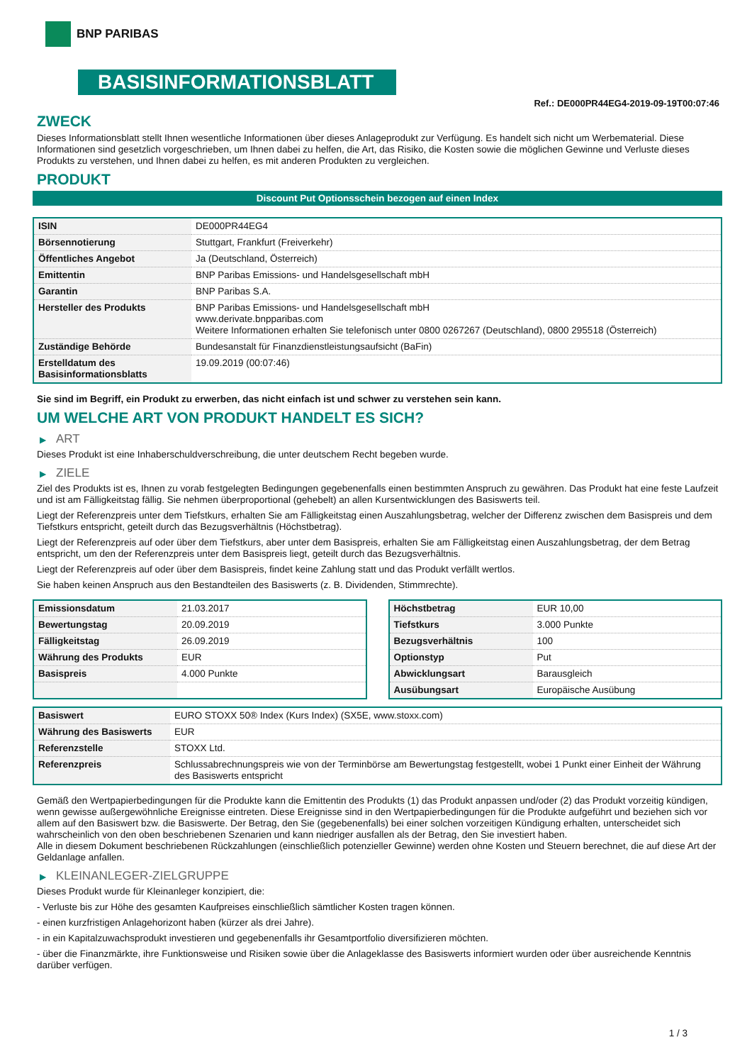BNP PARIBAS
BASISINFORMATIONSBLATT
Ref.: DE000PR44EG4-2019-09-19T00:07:46
ZWECK
Dieses Informationsblatt stellt Ihnen wesentliche Informationen über dieses Anlageprodukt zur Verfügung. Es handelt sich nicht um Werbematerial. Diese Informationen sind gesetzlich vorgeschrieben, um Ihnen dabei zu helfen, die Art, das Risiko, die Kosten sowie die möglichen Gewinne und Verluste dieses Produkts zu verstehen, und Ihnen dabei zu helfen, es mit anderen Produkten zu vergleichen.
PRODUKT
Discount Put Optionsschein bezogen auf einen Index
| ISIN | DE000PR44EG4 |
| Börsennotierung | Stuttgart, Frankfurt (Freiverkehr) |
| Öffentliches Angebot | Ja (Deutschland, Österreich) |
| Emittentin | BNP Paribas Emissions- und Handelsgesellschaft mbH |
| Garantin | BNP Paribas S.A. |
| Hersteller des Produkts | BNP Paribas Emissions- und Handelsgesellschaft mbH www.derivate.bnpparibas.com Weitere Informationen erhalten Sie telefonisch unter 0800 0267267 (Deutschland), 0800 295518 (Österreich) |
| Zuständige Behörde | Bundesanstalt für Finanzdienstleistungsaufsicht (BaFin) |
| Erstelldatum des Basisinformationsblatts | 19.09.2019 (00:07:46) |
Sie sind im Begriff, ein Produkt zu erwerben, das nicht einfach ist und schwer zu verstehen sein kann.
UM WELCHE ART VON PRODUKT HANDELT ES SICH?
▶ ART
Dieses Produkt ist eine Inhaberschuldverschreibung, die unter deutschem Recht begeben wurde.
▶ ZIELE
Ziel des Produkts ist es, Ihnen zu vorab festgelegten Bedingungen gegebenenfalls einen bestimmten Anspruch zu gewähren. Das Produkt hat eine feste Laufzeit und ist am Fälligkeitstag fällig. Sie nehmen überproportional (gehebelt) an allen Kursentwicklungen des Basiswerts teil.
Liegt der Referenzpreis unter dem Tiefstkurs, erhalten Sie am Fälligkeitstag einen Auszahlungsbetrag, welcher der Differenz zwischen dem Basispreis und dem Tiefstkurs entspricht, geteilt durch das Bezugsverhältnis (Höchstbetrag).
Liegt der Referenzpreis auf oder über dem Tiefstkurs, aber unter dem Basispreis, erhalten Sie am Fälligkeitstag einen Auszahlungsbetrag, der dem Betrag entspricht, um den der Referenzpreis unter dem Basispreis liegt, geteilt durch das Bezugsverhältnis.
Liegt der Referenzpreis auf oder über dem Basispreis, findet keine Zahlung statt und das Produkt verfällt wertlos.
Sie haben keinen Anspruch aus den Bestandteilen des Basiswerts (z. B. Dividenden, Stimmrechte).
| Emissionsdatum | 21.03.2017 |
| Bewertungstag | 20.09.2019 |
| Fälligkeitstag | 26.09.2019 |
| Währung des Produkts | EUR |
| Basispreis | 4.000 Punkte |
| Höchstbetrag | EUR 10,00 |
| Tiefstkurs | 3.000 Punkte |
| Bezugsverhältnis | 100 |
| Optionstyp | Put |
| Abwicklungsart | Barausgleich |
| Ausübungsart | Europäische Ausübung |
| Basiswert | EURO STOXX 50® Index (Kurs Index) (SX5E, www.stoxx.com) |
| Währung des Basiswerts | EUR |
| Referenzstelle | STOXX Ltd. |
| Referenzpreis | Schlussabrechnungspreis wie von der Terminbörse am Bewertungstag festgestellt, wobei 1 Punkt einer Einheit der Währung des Basiswerts entspricht |
Gemäß den Wertpapierbedingungen für die Produkte kann die Emittentin des Produkts (1) das Produkt anpassen und/oder (2) das Produkt vorzeitig kündigen, wenn gewisse außergewöhnliche Ereignisse eintreten. Diese Ereignisse sind in den Wertpapierbedingungen für die Produkte aufgeführt und beziehen sich vor allem auf den Basiswert bzw. die Basiswerte. Der Betrag, den Sie (gegebenenfalls) bei einer solchen vorzeitigen Kündigung erhalten, unterscheidet sich wahrscheinlich von den oben beschriebenen Szenarien und kann niedriger ausfallen als der Betrag, den Sie investiert haben.
Alle in diesem Dokument beschriebenen Rückzahlungen (einschließlich potenzieller Gewinne) werden ohne Kosten und Steuern berechnet, die auf diese Art der Geldanlage anfallen.
▶ KLEINANLEGER-ZIELGRUPPE
Dieses Produkt wurde für Kleinanleger konzipiert, die:
- Verluste bis zur Höhe des gesamten Kaufpreises einschließlich sämtlicher Kosten tragen können.
- einen kurzfristigen Anlagehorizont haben (kürzer als drei Jahre).
- in ein Kapitalzuwachsprodukt investieren und gegebenenfalls ihr Gesamtportfolio diversifizieren möchten.
- über die Finanzmärkte, ihre Funktionsweise und Risiken sowie über die Anlageklasse des Basiswerts informiert wurden oder über ausreichende Kenntnis darüber verfügen.
1 / 3